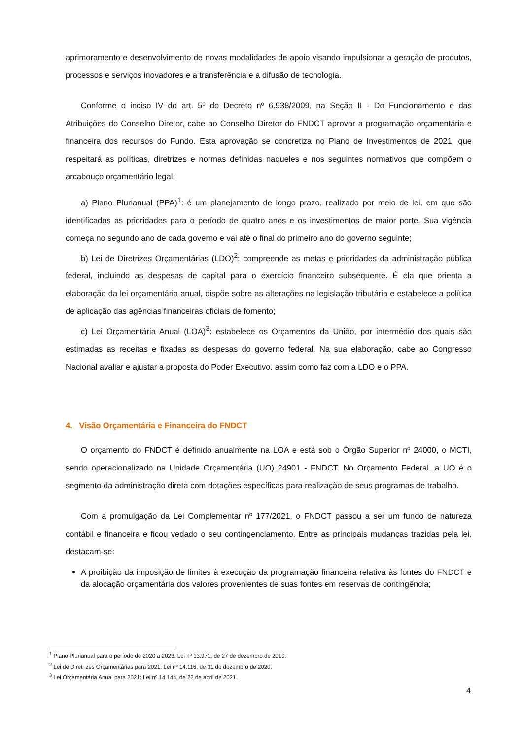aprimoramento e desenvolvimento de novas modalidades de apoio visando impulsionar a geração de produtos, processos e serviços inovadores e a transferência e a difusão de tecnologia.
Conforme o inciso IV do art. 5º do Decreto nº 6.938/2009, na Seção II - Do Funcionamento e das Atribuições do Conselho Diretor, cabe ao Conselho Diretor do FNDCT aprovar a programação orçamentária e financeira dos recursos do Fundo. Esta aprovação se concretiza no Plano de Investimentos de 2021, que respeitará as políticas, diretrizes e normas definidas naqueles e nos seguintes normativos que compõem o arcabouço orçamentário legal:
a) Plano Plurianual (PPA)<sup>1</sup>: é um planejamento de longo prazo, realizado por meio de lei, em que são identificados as prioridades para o período de quatro anos e os investimentos de maior porte. Sua vigência começa no segundo ano de cada governo e vai até o final do primeiro ano do governo seguinte;
b) Lei de Diretrizes Orçamentárias (LDO)<sup>2</sup>: compreende as metas e prioridades da administração pública federal, incluindo as despesas de capital para o exercício financeiro subsequente. É ela que orienta a elaboração da lei orçamentária anual, dispõe sobre as alterações na legislação tributária e estabelece a política de aplicação das agências financeiras oficiais de fomento;
c) Lei Orçamentária Anual (LOA)<sup>3</sup>: estabelece os Orçamentos da União, por intermédio dos quais são estimadas as receitas e fixadas as despesas do governo federal. Na sua elaboração, cabe ao Congresso Nacional avaliar e ajustar a proposta do Poder Executivo, assim como faz com a LDO e o PPA.
4. Visão Orçamentária e Financeira do FNDCT
O orçamento do FNDCT é definido anualmente na LOA e está sob o Órgão Superior nº 24000, o MCTI, sendo operacionalizado na Unidade Orçamentária (UO) 24901 - FNDCT. No Orçamento Federal, a UO é o segmento da administração direta com dotações específicas para realização de seus programas de trabalho.
Com a promulgação da Lei Complementar nº 177/2021, o FNDCT passou a ser um fundo de natureza contábil e financeira e ficou vedado o seu contingenciamento. Entre as principais mudanças trazidas pela lei, destacam-se:
A proibição da imposição de limites à execução da programação financeira relativa às fontes do FNDCT e da alocação orçamentária dos valores provenientes de suas fontes em reservas de contingência;
<sup>1</sup> Plano Plurianual para o período de 2020 a 2023: Lei nº 13.971, de 27 de dezembro de 2019.
<sup>2</sup> Lei de Diretrizes Orçamentárias para 2021: Lei nº 14.116, de 31 de dezembro de 2020.
<sup>3</sup> Lei Orçamentária Anual para 2021: Lei nº 14.144, de 22 de abril de 2021.
4